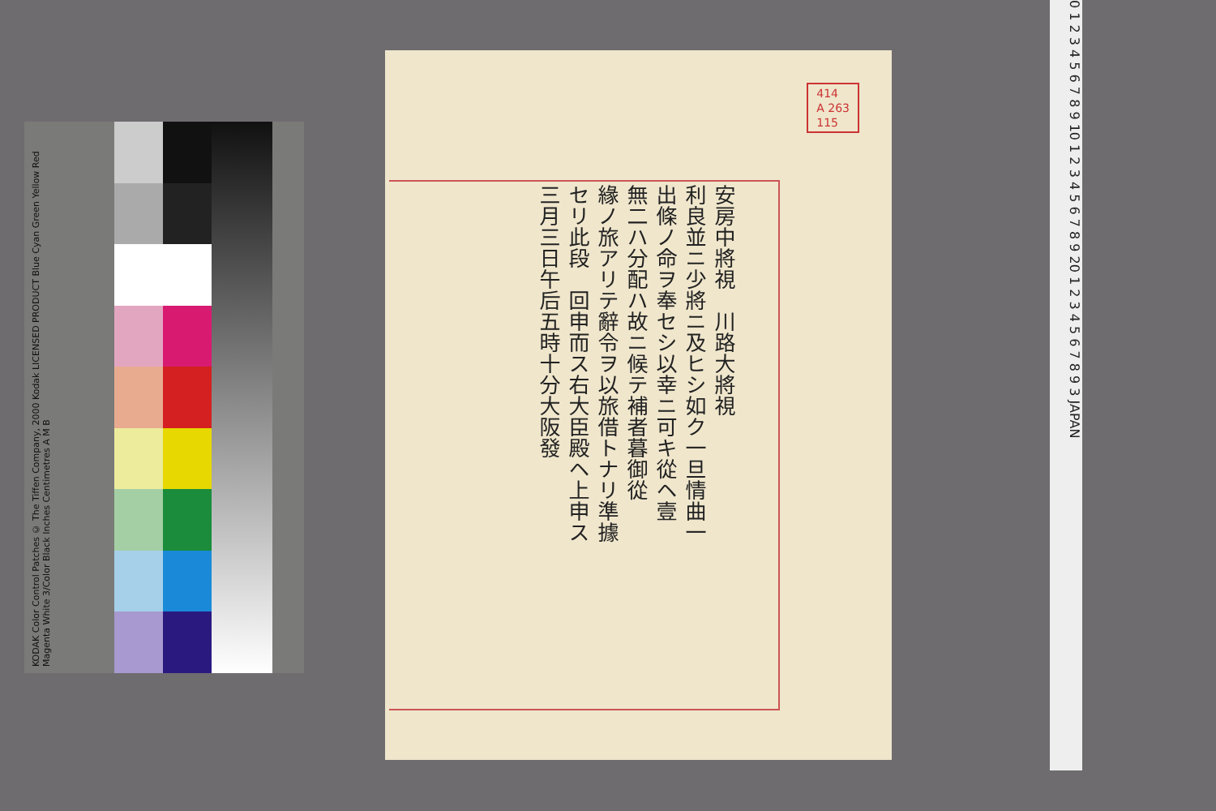KODAK Color Control Patches © The Tiffen Company, 2000 Kodak LICENSED PRODUCT Blue Cyan Green Yellow Red Magenta White 3/Color Black Inches Centimetres A M B
414
A 263
115
安房中將視　川路大將視
利良並ニ少將ニ及ヒシ如ク一旦情曲一
出條ノ命ヲ奉セシ以幸ニ可キ從ヘ壹
無二ハ分配ハ故ニ候テ補者暮御從
緣ノ旅アリテ辭令ヲ以旅借トナリ準據
セリ此段　回申而ス右大臣殿ヘ上申ス
三月三日午后五時十分大阪發
0 1 2 3 4 5 6 7 8 9 10 1 2 3 4 5 6 7 8 9 20 1 2 3 4 5 6 7 8 9 3 JAPAN